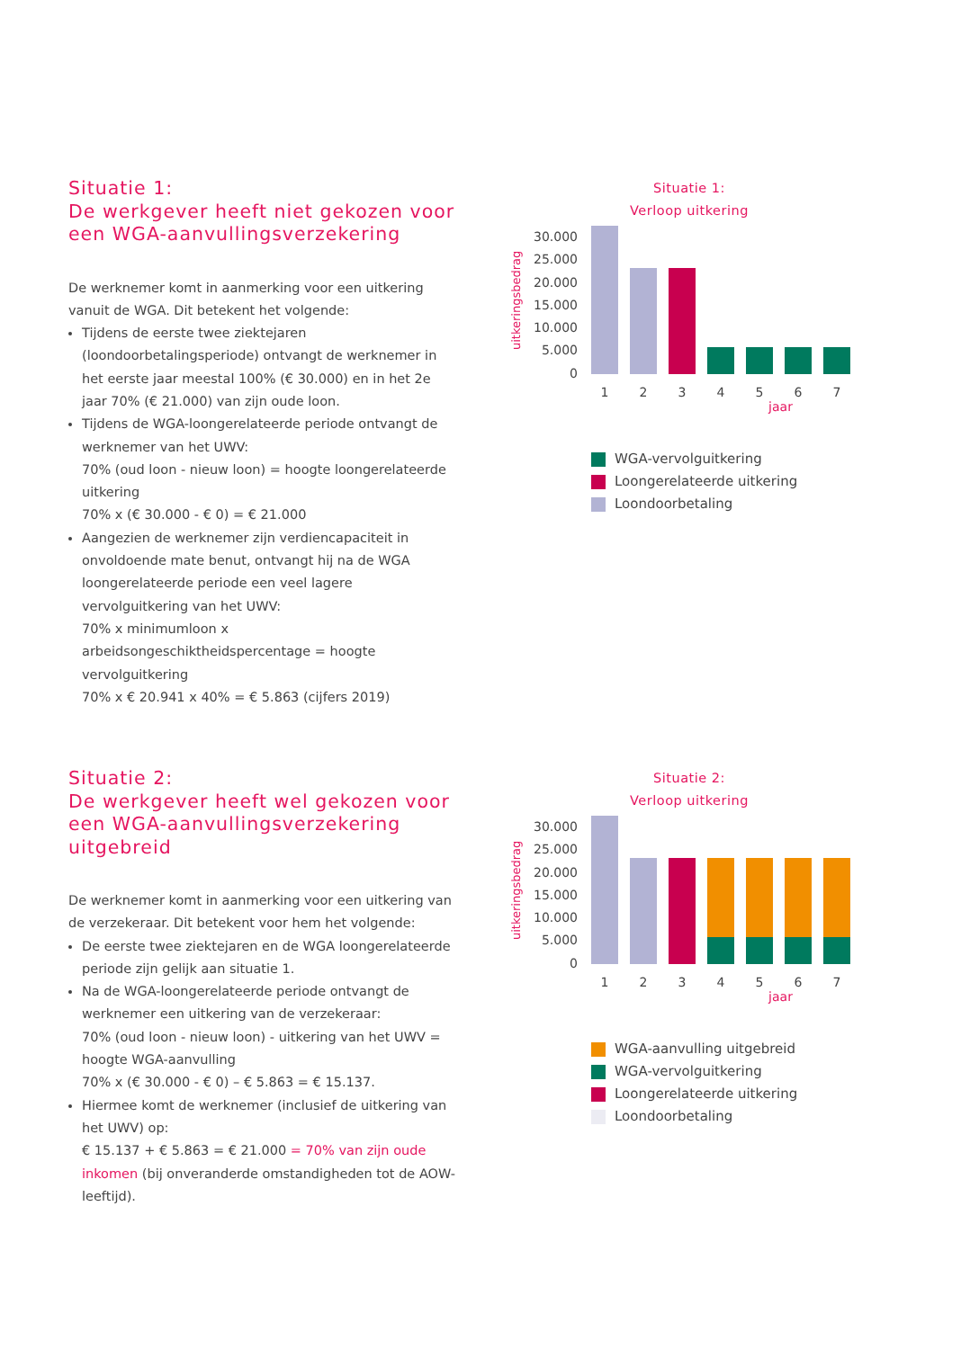Situatie 1:
De werkgever heeft niet gekozen voor een WGA-aanvullingsverzekering
De werknemer komt in aanmerking voor een uitkering vanuit de WGA. Dit betekent het volgende:
Tijdens de eerste twee ziektejaren (loondoorbetalingsperiode) ontvangt de werknemer in het eerste jaar meestal 100% (€ 30.000) en in het 2e jaar 70% (€ 21.000) van zijn oude loon.
Tijdens de WGA-loongerelateerde periode ontvangt de werknemer van het UWV:
70% (oud loon - nieuw loon) = hoogte loongerelateerde uitkering
70% x (€ 30.000 - € 0) = € 21.000
Aangezien de werknemer zijn verdiencapaciteit in onvoldoende mate benut, ontvangt hij na de WGA loongerelateerde periode een veel lagere vervolguitkering van het UWV:
70% x minimumloon x arbeidsongeschiktheidspercentage = hoogte vervolguitkering
70% x € 20.941 x 40% = € 5.863 (cijfers 2019)
Situatie 1:
Verloop uitkering
uitkeringsbedrag
30.000
25.000
20.000
15.000
10.000
5.000
0
1 2 3 4 5 6 7
jaar
WGA-vervolguitkering
Loongerelateerde uitkering
Loondoorbetaling
Situatie 2:
De werkgever heeft wel gekozen voor een WGA-aanvullingsverzekering uitgebreid
De werknemer komt in aanmerking voor een uitkering van de verzekeraar. Dit betekent voor hem het volgende:
De eerste twee ziektejaren en de WGA loongerelateerde periode zijn gelijk aan situatie 1.
Na de WGA-loongerelateerde periode ontvangt de werknemer een uitkering van de verzekeraar:
70% (oud loon - nieuw loon) - uitkering van het UWV = hoogte WGA-aanvulling
70% x (€ 30.000 - € 0) – € 5.863 = € 15.137.
Hiermee komt de werknemer (inclusief de uitkering van het UWV) op:
€ 15.137 + € 5.863 = € 21.000 = 70% van zijn oude inkomen (bij onveranderde omstandigheden tot de AOW-leeftijd).
Situatie 2:
Verloop uitkering
uitkeringsbedrag
30.000
25.000
20.000
15.000
10.000
5.000
0
1 2 3 4 5 6 7
jaar
WGA-aanvulling uitgebreid
WGA-vervolguitkering
Loongerelateerde uitkering
Loondoorbetaling